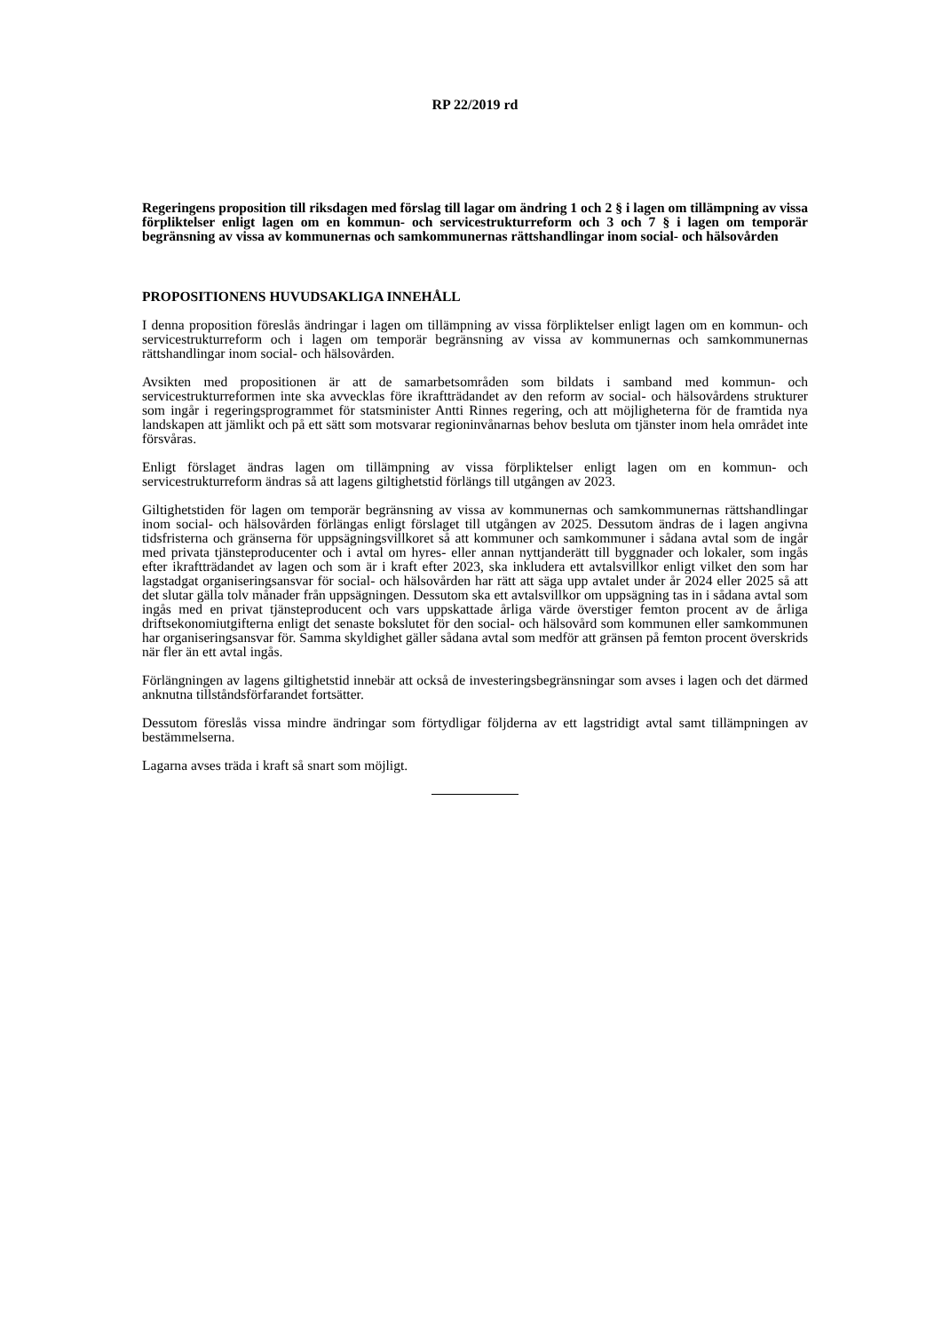RP 22/2019 rd
Regeringens proposition till riksdagen med förslag till lagar om ändring 1 och 2 § i lagen om tillämpning av vissa förpliktelser enligt lagen om en kommun- och servicestrukturreform och 3 och 7 § i lagen om temporär begränsning av vissa av kommunernas och samkommunernas rättshandlingar inom social- och hälsovården
PROPOSITIONENS HUVUDSAKLIGA INNEHÅLL
I denna proposition föreslås ändringar i lagen om tillämpning av vissa förpliktelser enligt lagen om en kommun- och servicestrukturreform och i lagen om temporär begränsning av vissa av kommunernas och samkommunernas rättshandlingar inom social- och hälsovården.
Avsikten med propositionen är att de samarbetsområden som bildats i samband med kommun- och servicestrukturreformen inte ska avvecklas före ikraftträdandet av den reform av social- och hälsovårdens strukturer som ingår i regeringsprogrammet för statsminister Antti Rinnes regering, och att möjligheterna för de framtida nya landskapen att jämlikt och på ett sätt som motsvarar regioninvånarnas behov besluta om tjänster inom hela området inte försvåras.
Enligt förslaget ändras lagen om tillämpning av vissa förpliktelser enligt lagen om en kommun- och servicestrukturreform ändras så att lagens giltighetstid förlängs till utgången av 2023.
Giltighetstiden för lagen om temporär begränsning av vissa av kommunernas och samkommunernas rättshandlingar inom social- och hälsovården förlängas enligt förslaget till utgången av 2025. Dessutom ändras de i lagen angivna tidsfristerna och gränserna för uppsägningsvillkoret så att kommuner och samkommuner i sådana avtal som de ingår med privata tjänsteproducenter och i avtal om hyres- eller annan nyttjanderätt till byggnader och lokaler, som ingås efter ikraftträdandet av lagen och som är i kraft efter 2023, ska inkludera ett avtalsvillkor enligt vilket den som har lagstadgat organiseringsansvar för social- och hälsovården har rätt att säga upp avtalet under år 2024 eller 2025 så att det slutar gälla tolv månader från uppsägningen. Dessutom ska ett avtalsvillkor om uppsägning tas in i sådana avtal som ingås med en privat tjänsteproducent och vars uppskattade årliga värde överstiger femton procent av de årliga driftsekonomiutgifterna enligt det senaste bokslutet för den social- och hälsovård som kommunen eller samkommunen har organiseringsansvar för. Samma skyldighet gäller sådana avtal som medför att gränsen på femton procent överskrids när fler än ett avtal ingås.
Förlängningen av lagens giltighetstid innebär att också de investeringsbegränsningar som avses i lagen och det därmed anknutna tillståndsförfarandet fortsätter.
Dessutom föreslås vissa mindre ändringar som förtydligar följderna av ett lagstridigt avtal samt tillämpningen av bestämmelserna.
Lagarna avses träda i kraft så snart som möjligt.